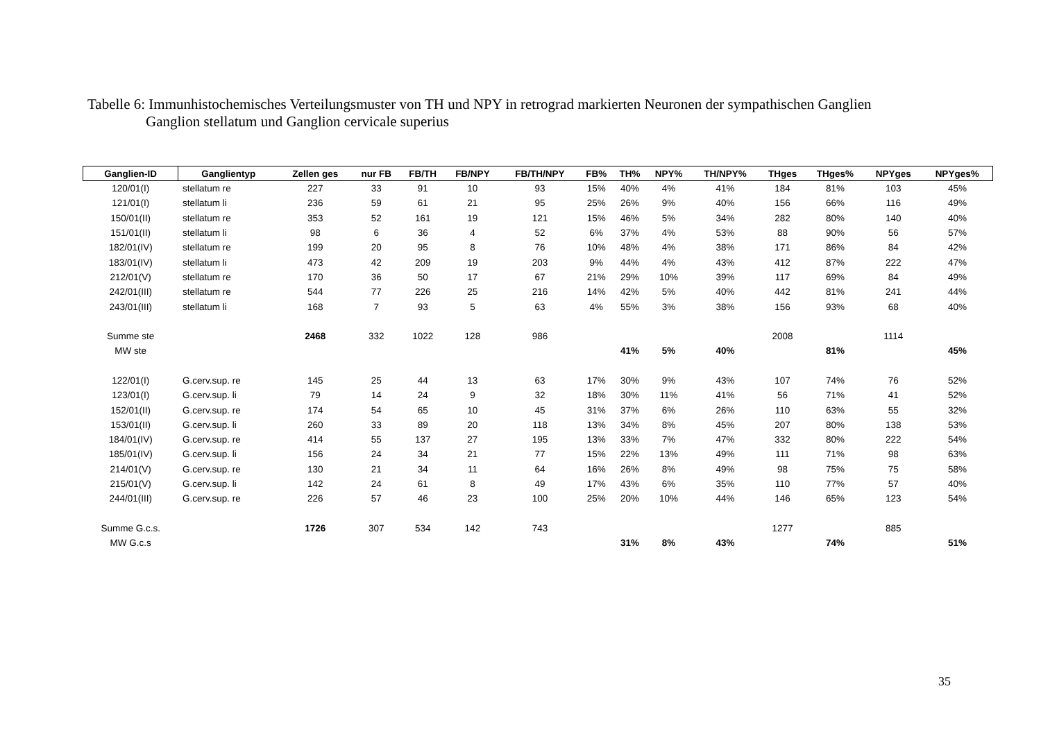Tabelle 6: Immunhistochemisches Verteilungsmuster von TH und NPY in retrograd markierten Neuronen der sympathischen Ganglien
Ganglion stellatum und Ganglion cervicale superius
| Ganglien-ID | Ganglientyp | Zellen ges | nur FB | FB/TH | FB/NPY | FB/TH/NPY | FB% | TH% | NPY% | TH/NPY% | THges | THges% | NPYges | NPYges% |
| --- | --- | --- | --- | --- | --- | --- | --- | --- | --- | --- | --- | --- | --- | --- |
| 120/01(I) | stellatum re | 227 | 33 | 91 | 10 | 93 | 15% | 40% | 4% | 41% | 184 | 81% | 103 | 45% |
| 121/01(I) | stellatum li | 236 | 59 | 61 | 21 | 95 | 25% | 26% | 9% | 40% | 156 | 66% | 116 | 49% |
| 150/01(II) | stellatum re | 353 | 52 | 161 | 19 | 121 | 15% | 46% | 5% | 34% | 282 | 80% | 140 | 40% |
| 151/01(II) | stellatum li | 98 | 6 | 36 | 4 | 52 | 6% | 37% | 4% | 53% | 88 | 90% | 56 | 57% |
| 182/01(IV) | stellatum re | 199 | 20 | 95 | 8 | 76 | 10% | 48% | 4% | 38% | 171 | 86% | 84 | 42% |
| 183/01(IV) | stellatum li | 473 | 42 | 209 | 19 | 203 | 9% | 44% | 4% | 43% | 412 | 87% | 222 | 47% |
| 212/01(V) | stellatum re | 170 | 36 | 50 | 17 | 67 | 21% | 29% | 10% | 39% | 117 | 69% | 84 | 49% |
| 242/01(III) | stellatum re | 544 | 77 | 226 | 25 | 216 | 14% | 42% | 5% | 40% | 442 | 81% | 241 | 44% |
| 243/01(III) | stellatum li | 168 | 7 | 93 | 5 | 63 | 4% | 55% | 3% | 38% | 156 | 93% | 68 | 40% |
| Summe ste | | 2468 | 332 | 1022 | 128 | 986 | | | | | 2008 | | 1114 | |
| MW ste | | | | | | | | 41% | 5% | 40% | | 81% | | 45% |
| 122/01(I) | G.cerv.sup. re | 145 | 25 | 44 | 13 | 63 | 17% | 30% | 9% | 43% | 107 | 74% | 76 | 52% |
| 123/01(I) | G.cerv.sup. li | 79 | 14 | 24 | 9 | 32 | 18% | 30% | 11% | 41% | 56 | 71% | 41 | 52% |
| 152/01(II) | G.cerv.sup. re | 174 | 54 | 65 | 10 | 45 | 31% | 37% | 6% | 26% | 110 | 63% | 55 | 32% |
| 153/01(II) | G.cerv.sup. li | 260 | 33 | 89 | 20 | 118 | 13% | 34% | 8% | 45% | 207 | 80% | 138 | 53% |
| 184/01(IV) | G.cerv.sup. re | 414 | 55 | 137 | 27 | 195 | 13% | 33% | 7% | 47% | 332 | 80% | 222 | 54% |
| 185/01(IV) | G.cerv.sup. li | 156 | 24 | 34 | 21 | 77 | 15% | 22% | 13% | 49% | 111 | 71% | 98 | 63% |
| 214/01(V) | G.cerv.sup. re | 130 | 21 | 34 | 11 | 64 | 16% | 26% | 8% | 49% | 98 | 75% | 75 | 58% |
| 215/01(V) | G.cerv.sup. li | 142 | 24 | 61 | 8 | 49 | 17% | 43% | 6% | 35% | 110 | 77% | 57 | 40% |
| 244/01(III) | G.cerv.sup. re | 226 | 57 | 46 | 23 | 100 | 25% | 20% | 10% | 44% | 146 | 65% | 123 | 54% |
| Summe G.c.s. | | 1726 | 307 | 534 | 142 | 743 | | | | | 1277 | | 885 | |
| MW G.c.s | | | | | | | | 31% | 8% | 43% | | 74% | | 51% |
35